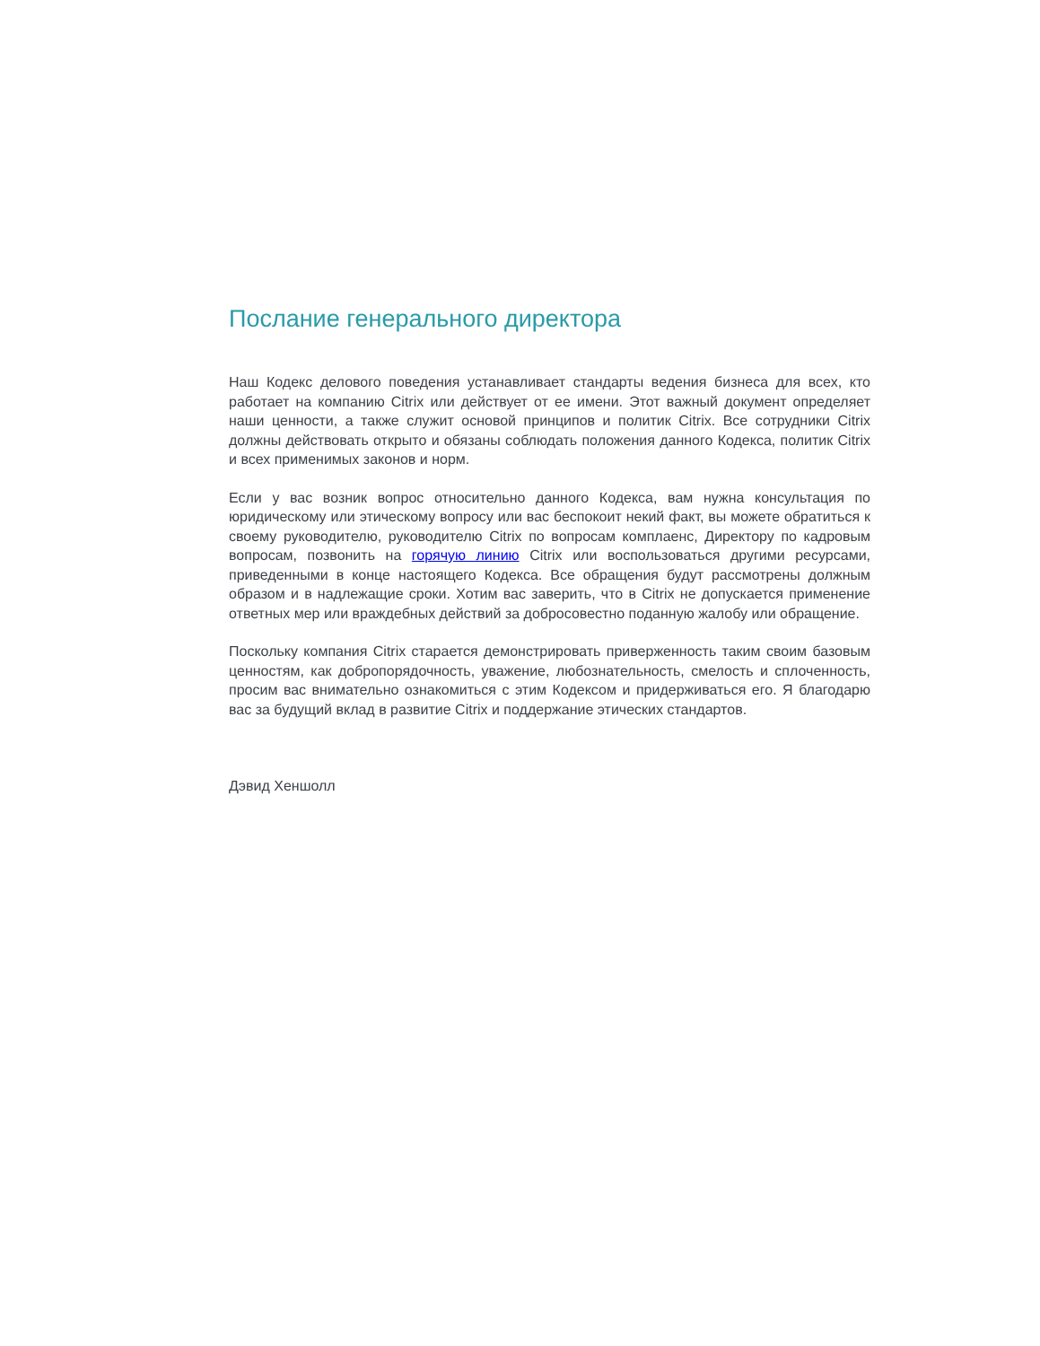Послание генерального директора
Наш Кодекс делового поведения устанавливает стандарты ведения бизнеса для всех, кто работает на компанию Citrix или действует от ее имени. Этот важный документ определяет наши ценности, а также служит основой принципов и политик Citrix. Все сотрудники Citrix должны действовать открыто и обязаны соблюдать положения данного Кодекса, политик Citrix и всех применимых законов и норм.
Если у вас возник вопрос относительно данного Кодекса, вам нужна консультация по юридическому или этическому вопросу или вас беспокоит некий факт, вы можете обратиться к своему руководителю, руководителю Citrix по вопросам комплаенс, Директору по кадровым вопросам, позвонить на горячую линию Citrix или воспользоваться другими ресурсами, приведенными в конце настоящего Кодекса. Все обращения будут рассмотрены должным образом и в надлежащие сроки. Хотим вас заверить, что в Citrix не допускается применение ответных мер или враждебных действий за добросовестно поданную жалобу или обращение.
Поскольку компания Citrix старается демонстрировать приверженность таким своим базовым ценностям, как добропорядочность, уважение, любознательность, смелость и сплоченность, просим вас внимательно ознакомиться с этим Кодексом и придерживаться его. Я благодарю вас за будущий вклад в развитие Citrix и поддержание этических стандартов.
Дэвид Хеншолл